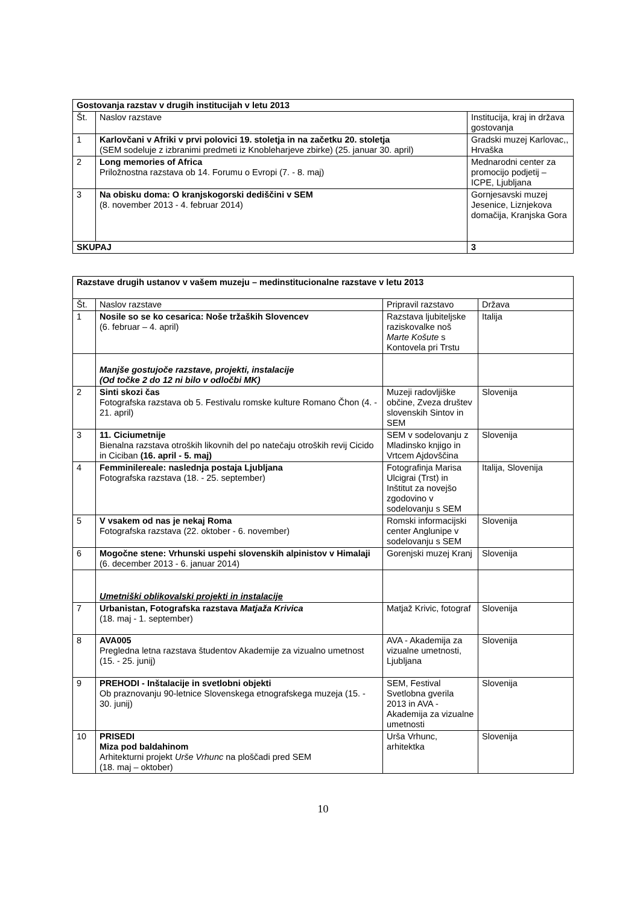| Gostovanja razstav v drugih institucijah v letu 2013 | | |
| Št. | Naslov razstave | Institucija, kraj in država gostovanja |
| 1 | Karlovčani v Afriki v prvi polovici 19. stoletja in na začetku 20. stoletja (SEM sodeluje z izbranimi predmeti iz Knobleharjeve zbirke) (25. januar 30. april) | Gradski muzej Karlovac,, Hrvaška |
| 2 | Long memories of Africa Priložnostna razstava ob 14. Forumu o Evropi (7. - 8. maj) | Mednarodni center za promocijo podjetij – ICPE, Ljubljana |
| 3 | Na obisku doma: O kranjskogorski dediščini v SEM (8. november 2013 - 4. februar 2014) | Gornjesavski muzej Jesenice, Liznjekova domačija, Kranjska Gora |
| SKUPAJ | | 3 |
| Razstave drugih ustanov v vašem muzeju – medinstitucionalne razstave v letu 2013 | | | |
| Št. | Naslov razstave | Pripravil razstavo | Država |
| 1 | Nosile so se ko cesarica: Noše tržaških Slovencev (6. februar – 4. april) | Razstava ljubiteljske raziskovalke noš Marte Košute s Kontovela pri Trstu | Italija |
| | Manjše gostujoče razstave, projekti, instalacije (Od točke 2 do 12 ni bilo v odločbi MK) | | |
| 2 | Sinti skozi čas Fotografska razstava ob 5. Festivalu romske kulture Romano Čhon (4. - 21. april) | Muzeji radovljiške občine, Zveza društev slovenskih Sintov in SEM | Slovenija |
| 3 | 11. Ciciumetnije Bienalna razstava otroških likovnih del po natečaju otroških revij Cicido in Ciciban (16. april - 5. maj) | SEM v sodelovanju z Mladinsko knjigo in Vrtcem Ajdovščina | Slovenija |
| 4 | Femminilereale: naslednja postaja Ljubljana Fotografska razstava (18. - 25. september) | Fotografinja Marisa Ulcigrai (Trst) in Inštitut za novejšo zgodovino v sodelovanju s SEM | Italija, Slovenija |
| 5 | V vsakem od nas je nekaj Roma Fotografska razstava (22. oktober - 6. november) | Romski informacijski center Anglunipe v sodelovanju s SEM | Slovenija |
| 6 | Mogočne stene: Vrhunski uspehi slovenskih alpinistov v Himalaji (6. december 2013 - 6. januar 2014) | Gorenjski muzej Kranj | Slovenija |
| | Umetniški oblikovalski projekti in instalacije | | |
| 7 | Urbanistan, Fotografska razstava Matjaža Krivica (18. maj - 1. september) | Matjaž Krivic, fotograf | Slovenija |
| 8 | AVA005 Pregledna letna razstava študentov Akademije za vizualno umetnost (15. - 25. junij) | AVA - Akademija za vizualne umetnosti, Ljubljana | Slovenija |
| 9 | PREHODI - Inštalacije in svetlobni objekti Ob praznovanju 90-letnice Slovenskega etnografskega muzeja (15. - 30. junij) | SEM, Festival Svetlobna gverila 2013 in AVA - Akademija za vizualne umetnosti | Slovenija |
| 10 | PRISEDI Miza pod baldahinom Arhitekturni projekt Urše Vrhunc na ploščadi pred SEM (18. maj – oktober) | Urša Vrhunc, arhitektka | Slovenija |
10